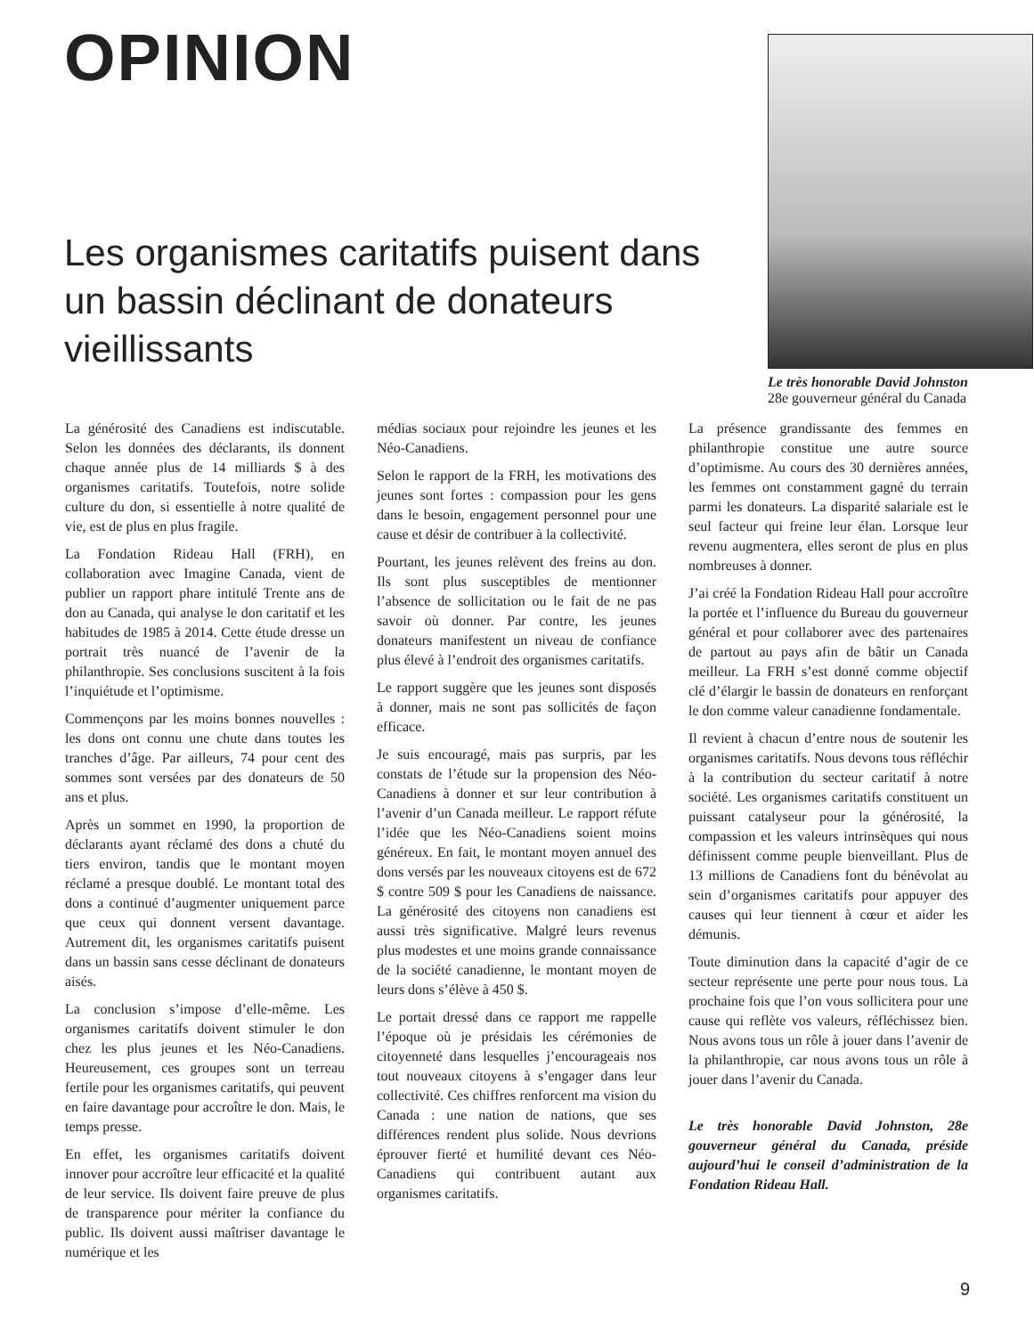OPINION
Les organismes caritatifs puisent dans un bassin déclinant de donateurs vieillissants
Le très honorable David Johnston
28e gouverneur général du Canada
La générosité des Canadiens est indiscutable. Selon les données des déclarants, ils donnent chaque année plus de 14 milliards $ à des organismes caritatifs. Toutefois, notre solide culture du don, si essentielle à notre qualité de vie, est de plus en plus fragile.
La Fondation Rideau Hall (FRH), en collaboration avec Imagine Canada, vient de publier un rapport phare intitulé Trente ans de don au Canada, qui analyse le don caritatif et les habitudes de 1985 à 2014. Cette étude dresse un portrait très nuancé de l’avenir de la philanthropie. Ses conclusions suscitent à la fois l’inquiétude et l’optimisme.
Commençons par les moins bonnes nouvelles : les dons ont connu une chute dans toutes les tranches d’âge. Par ailleurs, 74 pour cent des sommes sont versées par des donateurs de 50 ans et plus.
Après un sommet en 1990, la proportion de déclarants ayant réclamé des dons a chuté du tiers environ, tandis que le montant moyen réclamé a presque doublé. Le montant total des dons a continué d’augmenter uniquement parce que ceux qui donnent versent davantage. Autrement dit, les organismes caritatifs puisent dans un bassin sans cesse déclinant de donateurs aisés.
La conclusion s’impose d’elle-même. Les organismes caritatifs doivent stimuler le don chez les plus jeunes et les Néo-Canadiens. Heureusement, ces groupes sont un terreau fertile pour les organismes caritatifs, qui peuvent en faire davantage pour accroître le don. Mais, le temps presse.
En effet, les organismes caritatifs doivent innover pour accroître leur efficacité et la qualité de leur service. Ils doivent faire preuve de plus de transparence pour mériter la confiance du public. Ils doivent aussi maîtriser davantage le numérique et les
médias sociaux pour rejoindre les jeunes et les Néo-Canadiens.
Selon le rapport de la FRH, les motivations des jeunes sont fortes : compassion pour les gens dans le besoin, engagement personnel pour une cause et désir de contribuer à la collectivité.
Pourtant, les jeunes relèvent des freins au don. Ils sont plus susceptibles de mentionner l’absence de sollicitation ou le fait de ne pas savoir où donner. Par contre, les jeunes donateurs manifestent un niveau de confiance plus élevé à l’endroit des organismes caritatifs.
Le rapport suggère que les jeunes sont disposés à donner, mais ne sont pas sollicités de façon efficace.
Je suis encouragé, mais pas surpris, par les constats de l’étude sur la propension des Néo-Canadiens à donner et sur leur contribution à l’avenir d’un Canada meilleur. Le rapport réfute l’idée que les Néo-Canadiens soient moins généreux. En fait, le montant moyen annuel des dons versés par les nouveaux citoyens est de 672 $ contre 509 $ pour les Canadiens de naissance. La générosité des citoyens non canadiens est aussi très significative. Malgré leurs revenus plus modestes et une moins grande connaissance de la société canadienne, le montant moyen de leurs dons s’élève à 450 $.
Le portait dressé dans ce rapport me rappelle l’époque où je présidais les cérémonies de citoyenneté dans lesquelles j’encourageais nos tout nouveaux citoyens à s’engager dans leur collectivité. Ces chiffres renforcent ma vision du Canada : une nation de nations, que ses différences rendent plus solide. Nous devrions éprouver fierté et humilité devant ces Néo-Canadiens qui contribuent autant aux organismes caritatifs.
La présence grandissante des femmes en philanthropie constitue une autre source d’optimisme. Au cours des 30 dernières années, les femmes ont constamment gagné du terrain parmi les donateurs. La disparité salariale est le seul facteur qui freine leur élan. Lorsque leur revenu augmentera, elles seront de plus en plus nombreuses à donner.
J’ai créé la Fondation Rideau Hall pour accroître la portée et l’influence du Bureau du gouverneur général et pour collaborer avec des partenaires de partout au pays afin de bâtir un Canada meilleur. La FRH s’est donné comme objectif clé d’élargir le bassin de donateurs en renforçant le don comme valeur canadienne fondamentale.
Il revient à chacun d’entre nous de soutenir les organismes caritatifs. Nous devons tous réfléchir à la contribution du secteur caritatif à notre société. Les organismes caritatifs constituent un puissant catalyseur pour la générosité, la compassion et les valeurs intrinsèques qui nous définissent comme peuple bienveillant. Plus de 13 millions de Canadiens font du bénévolat au sein d’organismes caritatifs pour appuyer des causes qui leur tiennent à cœur et aider les démunis.
Toute diminution dans la capacité d’agir de ce secteur représente une perte pour nous tous. La prochaine fois que l’on vous sollicitera pour une cause qui reflète vos valeurs, réfléchissez bien. Nous avons tous un rôle à jouer dans l’avenir de la philanthropie, car nous avons tous un rôle à jouer dans l’avenir du Canada.
Le très honorable David Johnston, 28e gouverneur général du Canada, préside aujourd’hui le conseil d’administration de la Fondation Rideau Hall.
9